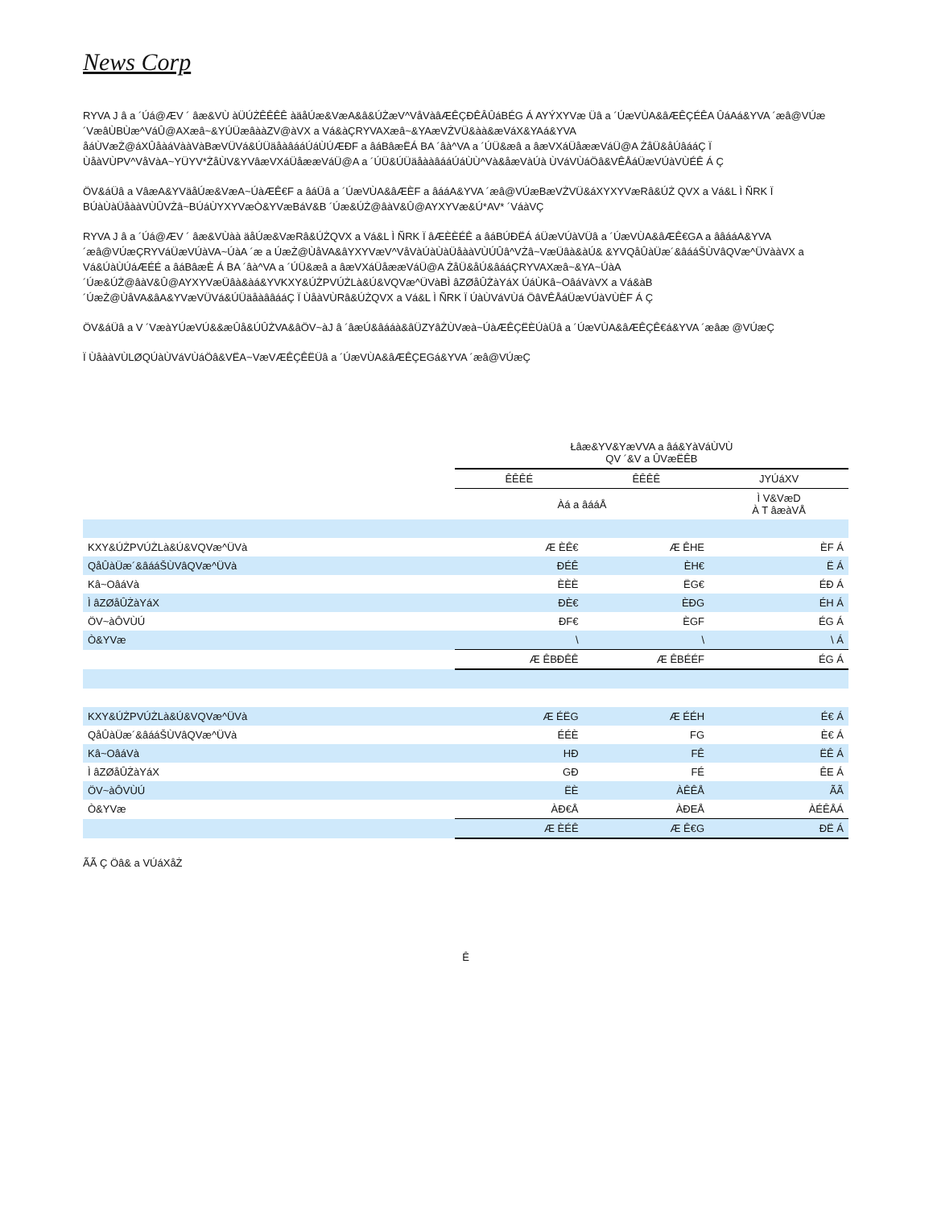News Corp
RYVA J â a ´Úá@ÆV ´ âæ&VÙ àÜÚŻÊÊÊÊ àäåÚæ&VæA&â&ÚŻæV^VåVàâÆÊÇĐÊÂÛáBÉG Á AYÝXYVæ Üâ a ´ÚæVÙA&âÆÊÇÉÊA ÛáAá&YVA ´æâ@VÚæ ´VæâÙBÙæ^VáÛ@AXæâ~&YÚÜæâààZV@àVX a Vá&àÇRYVAXæâ~&YAæVŻVÜ&àà&æVáX&YAá&YVA åáÙVæŻ@áXÛåàáVààVàBæVÜVá&ÚÜäåàâááÚáÙÚÆĐF a âáBâæËÁ BA ´âà^VA a ´ÚÜ&æâ a âæVXáÜåææVáÜ@A ŻåÜ&åÚâááÇ Ï ÙåàVÙPV^VåVàA~YÜYV*ŻåÙV&YVâæVXáÜåææVáÜ@A a ´ÚÜ&ÚÜäåààâááÚáÙÙ^Và&åæVàÚà ÙVáVÙáÖâ&VÊÅáÜæVÚàVÙÉÊ Á Ç
ÖV&áÜâ a VâæA&YVäåÚæ&VæA~ÚàÆÊ€F a âáÜâ a ´ÚæVÙA&âÆÈF a âááA&YVA ´æâ@VÚæBæVŻVÜ&áXYXYVæRâ&ÚŻ QVX a Vá&L Ì ÑRK Ï BÚàÙàÜåààVÙÛVŻâ~BÚáÙYXYVæÒ&YVæBáV&B ´Úæ&ÚŻ@âàV&Û@AYXYVæ&Ú*AV* ´VáàVÇ
RYVA J â a ´Úá@ÆV ´ âæ&VÙàà äåÚæ&VæRâ&ÚŻQVX a Vá&L Ì ÑRK Ï âÆÈÈÉÊ a âáBÚĐËÁ áÜæVÚàVÜâ a ´ÚæVÙA&âÆÊ€GA a ââááA&YVA ´æâ@VÚæÇRYVáÜæVÚàVA~ÚàA ´æ a ÚæŻ@ÙåVA&âYXYVæV^VåVàÚàÙàÜåààVÙÚÛâ^VŻâ~VæÜâà&àÚ& &YVQåÛàÜæ´&âááŠÙVâQVæ^ÜVààVX a Vá&ÚàÙÚáÆÉÉ a âáBâæÈ Á BA ´âà^VA a ´ÚÜ&æâ a âæVXáÜåææVáÜ@A ŻåÜ&åÚ&âááÇRYVAXæâ~&YA~ÚàA ´Úæ&ÚŻ@âàV&Û@AYXYVæÜâà&àá&YVKXY&ÚŻPVÚŻLà&Ú&VQVæ^ÜVàBÌ âZØåÛŻàYáX ÚáÙKâ~OâáVàVX a Vá&àB ´ÚæŻ@ÙåVA&âA&YVæVÜVá&ÚÜäåàââááÇ Ï ÙåàVÙRâ&ÚŻQVX a Vá&L Ì ÑRK Ï ÚàÙVáVÙá ÖâVÊÅáÜæVÚàVÙÈF Á Ç
ÖV&áÜâ a V ´VæàYÚæVÚ&&æÛå&ÚÛŻVA&âÖV~àJ â ´âæÚ&âááà&âÜZYâŻÙVæà~ÚàÆÊÇËÈÚàÜâ a ´ÚæVÙA&âÆÊÇÊ€á&YVA ´æâæ @VÚæÇ
Ï ÙåààVÙLØQÚàÙVáVÙáÖâ&VËA~VæVÆÊÇÊËÜâ a ´ÚæVÙA&âÆÊÇEGá&YVA ´æâ@VÚæÇ
| | Łâæ&YV&YæVVA a âá&YàVáÙVÙ QV ´&V a ÛVæËÊB | | |
| --- | --- | --- | --- |
| | ÊÊÊÉ | ÊÊÊÊ | JYÚáXV |
| | Àá a âááÅ | | Ì V&VæD À T âæàVÅ |
| KXY&ÚŻPVÚŻLà&Ú&VQVæ^ÜVà | Æ ÈÊ€ | Æ ÊHE | ÈF Á |
| QåÛàÜæ´&âááŠÙVâQVæ^ÜVà | ĐÉÊ | ÈH€ | Ë Á |
| Kâ~OâáVà | ÈÈÈ | ËG€ | ÉĐ Á |
| Ì âZØåÛŻàYáX | ĐÈ€ | ÈĐG | ÉH Á |
| ÖV~àÔVÙÚ | ĐF€ | ÈGF | ÉG Á |
| Ò&YVæ | \ | \ | \ Á |
| | Æ ÊBĐÊÊ | Æ ÊBÉÉF | ÉG Á |
| KXY&ÚŻPVÚŻLà&Ú&VQVæ^ÜVà | Æ ÉËG | Æ ÉÉH | É€ Á |
| QåÛàÜæ´&âááŠÙVâQVæ^ÜVà | ÉÉÈ | FG | È€ Á |
| Kâ~OâáVà | HĐ | FÊ | ËÊ Á |
| Ì âZØåÛŻàYáX | GĐ | FÉ | ÊE Á |
| ÖV~àÔVÙÚ | ËÈ | ÀÊÊÅ | ÃÃ |
| Ò&YVæ | ÀĐ€Å | ÀĐEÅ | ÀÉÊÅÁ |
| | Æ ÈÉÊ | Æ Ê€G | ĐË Á |
ÃÃ Ç Öâ& a VÚáXåŻ
Ê